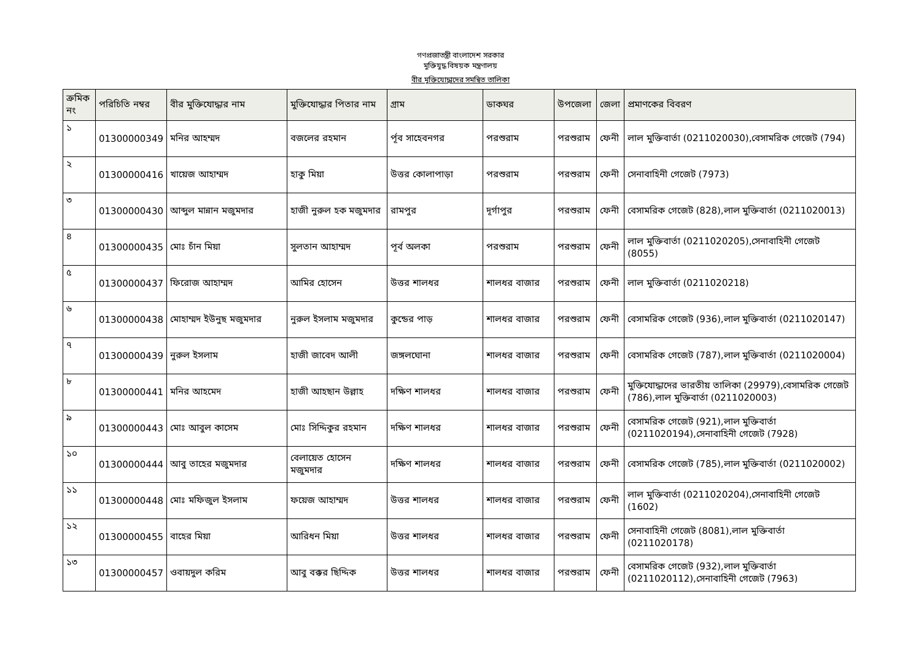গণপ্রজাতন্ত্রী বাংলাদেশ সরকার
মুক্তিযুদ্ধ বিষয়ক মন্ত্রণালয়
বীর মুক্তিযোদ্ধাদের সমন্বিত তালিকা
| ক্রমিক নং | পরিচিতি নম্বর | বীর মুক্তিযোদ্ধার নাম | মুক্তিযোদ্ধার পিতার নাম | গ্রাম | ডাকঘর | উপজেলা | জেলা | প্রমাণকের বিবরণ |
| --- | --- | --- | --- | --- | --- | --- | --- | --- |
| ১ | 01300000349 | মনির আহম্মদ | বজলের রহমান | র্পূব সাহেবনগর | পরশুরাম | পরশুরাম | ফেনী | লাল মুক্তিবার্তা (0211020030),বেসামরিক গেজেট (794) |
| ২ | 01300000416 | খায়েজ আহাম্মদ | হাকু মিয়া | উত্তর কোলাপাড়া | পরশুরাম | পরশুরাম | ফেনী | সেনাবাহিনী গেজেট (7973) |
| ৩ | 01300000430 | আব্দুল মান্নান মজুমদার | হাজী নুরুল হক মজুমদার | রামপুর | দূর্গাপুর | পরশুরাম | ফেনী | বেসামরিক গেজেট (828),লাল মুক্তিবার্তা (0211020013) |
| ৪ | 01300000435 | মোঃ চাঁন মিয়া | সুলতান আহাম্মদ | পূর্ব অলকা | পরশুরাম | পরশুরাম | ফেনী | লাল মুক্তিবার্তা (0211020205),সেনাবাহিনী গেজেট (8055) |
| ৫ | 01300000437 | ফিরোজ আহাম্মদ | আমির হোসেন | উত্তর শালধর | শালধর বাজার | পরশুরাম | ফেনী | লাল মুক্তিবার্তা (0211020218) |
| ৬ | 01300000438 | মোহাম্মদ ইউনুছ মজুমদার | নুরুল ইসলাম মজুমদার | কুন্ডের পাড় | শালধর বাজার | পরশুরাম | ফেনী | বেসামরিক গেজেট (936),লাল মুক্তিবার্তা (0211020147) |
| ৭ | 01300000439 | নুরুল ইসলাম | হাজী জাবেদ আলী | জঙ্গলঘোনা | শালধর বাজার | পরশুরাম | ফেনী | বেসামরিক গেজেট (787),লাল মুক্তিবার্তা (0211020004) |
| ৮ | 01300000441 | মনির আহমেদ | হাজী আহছান উল্লাহ | দক্ষিণ শালধর | শালধর বাজার | পরশুরাম | ফেনী | মুক্তিযোদ্ধাদের ভারতীয় তালিকা (29979),বেসামরিক গেজেট (786),লাল মুক্তিবার্তা (0211020003) |
| ৯ | 01300000443 | মোঃ আবুল কাসেম | মোঃ সিদ্দিকুর রহমান | দক্ষিণ শালধর | শালধর বাজার | পরশুরাম | ফেনী | বেসামরিক গেজেট (921),লাল মুক্তিবার্তা (0211020194),সেনাবাহিনী গেজেট (7928) |
| ১০ | 01300000444 | আবু তাহের মজুমদার | বেলায়েত হোসেন মজুমদার | দক্ষিণ শালধর | শালধর বাজার | পরশুরাম | ফেনী | বেসামরিক গেজেট (785),লাল মুক্তিবার্তা (0211020002) |
| ১১ | 01300000448 | মোঃ মফিজুল ইসলাম | ফয়েজ আহাম্মদ | উত্তর শালধর | শালধর বাজার | পরশুরাম | ফেনী | লাল মুক্তিবার্তা (0211020204),সেনাবাহিনী গেজেট (1602) |
| ১২ | 01300000455 | বাহের মিয়া | আরিধন মিয়া | উত্তর শালধর | শালধর বাজার | পরশুরাম | ফেনী | সেনাবাহিনী গেজেট (8081),লাল মুক্তিবার্তা (0211020178) |
| ১৩ | 01300000457 | ওবায়দুল করিম | আবু বক্কর ছিদ্দিক | উত্তর শালধর | শালধর বাজার | পরশুরাম | ফেনী | বেসামরিক গেজেট (932),লাল মুক্তিবার্তা (0211020112),সেনাবাহিনী গেজেট (7963) |